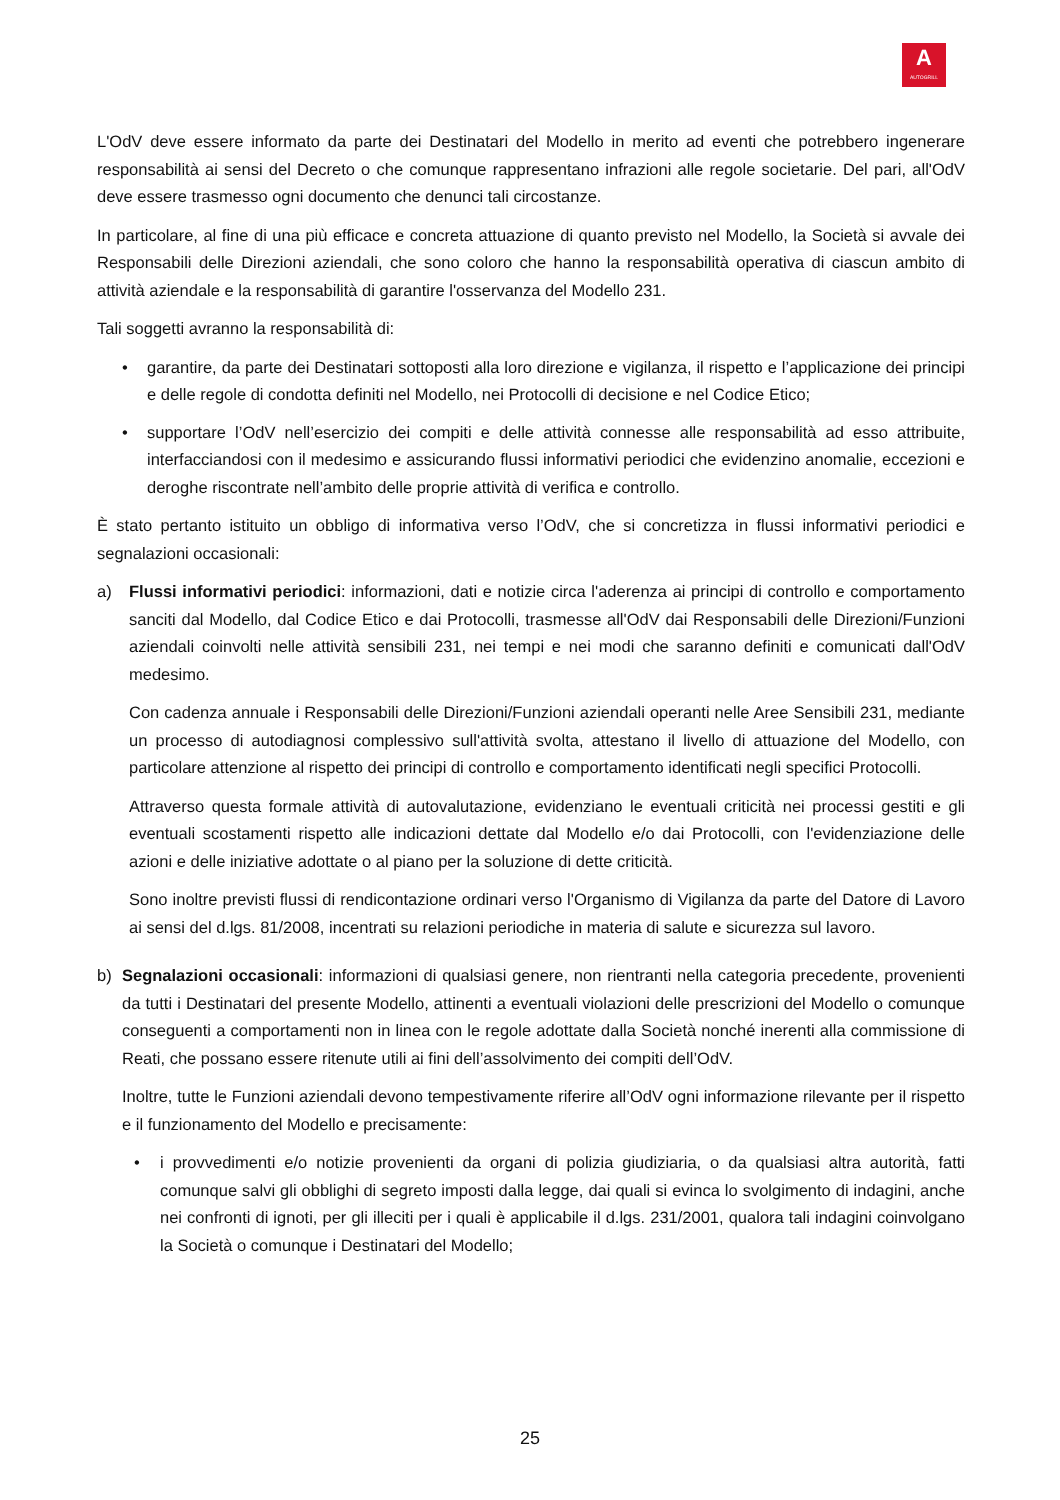A
AUTOGRILL
L'OdV deve essere informato da parte dei Destinatari del Modello in merito ad eventi che potrebbero ingenerare responsabilità ai sensi del Decreto o che comunque rappresentano infrazioni alle regole societarie. Del pari, all'OdV deve essere trasmesso ogni documento che denunci tali circostanze.
In particolare, al fine di una più efficace e concreta attuazione di quanto previsto nel Modello, la Società si avvale dei Responsabili delle Direzioni aziendali, che sono coloro che hanno la responsabilità operativa di ciascun ambito di attività aziendale e la responsabilità di garantire l'osservanza del Modello 231.
Tali soggetti avranno la responsabilità di:
• garantire, da parte dei Destinatari sottoposti alla loro direzione e vigilanza, il rispetto e l’applicazione dei principi e delle regole di condotta definiti nel Modello, nei Protocolli di decisione e nel Codice Etico;
• supportare l’OdV nell’esercizio dei compiti e delle attività connesse alle responsabilità ad esso attribuite, interfacciandosi con il medesimo e assicurando flussi informativi periodici che evidenzino anomalie, eccezioni e deroghe riscontrate nell’ambito delle proprie attività di verifica e controllo.
È stato pertanto istituito un obbligo di informativa verso l’OdV, che si concretizza in flussi informativi periodici e segnalazioni occasionali:
a) Flussi informativi periodici: informazioni, dati e notizie circa l'aderenza ai principi di controllo e comportamento sanciti dal Modello, dal Codice Etico e dai Protocolli, trasmesse all'OdV dai Responsabili delle Direzioni/Funzioni aziendali coinvolti nelle attività sensibili 231, nei tempi e nei modi che saranno definiti e comunicati dall'OdV medesimo.
Con cadenza annuale i Responsabili delle Direzioni/Funzioni aziendali operanti nelle Aree Sensibili 231, mediante un processo di autodiagnosi complessivo sull'attività svolta, attestano il livello di attuazione del Modello, con particolare attenzione al rispetto dei principi di controllo e comportamento identificati negli specifici Protocolli.
Attraverso questa formale attività di autovalutazione, evidenziano le eventuali criticità nei processi gestiti e gli eventuali scostamenti rispetto alle indicazioni dettate dal Modello e/o dai Protocolli, con l'evidenziazione delle azioni e delle iniziative adottate o al piano per la soluzione di dette criticità.
Sono inoltre previsti flussi di rendicontazione ordinari verso l'Organismo di Vigilanza da parte del Datore di Lavoro ai sensi del d.lgs. 81/2008, incentrati su relazioni periodiche in materia di salute e sicurezza sul lavoro.
b) Segnalazioni occasionali: informazioni di qualsiasi genere, non rientranti nella categoria precedente, provenienti da tutti i Destinatari del presente Modello, attinenti a eventuali violazioni delle prescrizioni del Modello o comunque conseguenti a comportamenti non in linea con le regole adottate dalla Società nonché inerenti alla commissione di Reati, che possano essere ritenute utili ai fini dell’assolvimento dei compiti dell’OdV.
Inoltre, tutte le Funzioni aziendali devono tempestivamente riferire all’OdV ogni informazione rilevante per il rispetto e il funzionamento del Modello e precisamente:
• i provvedimenti e/o notizie provenienti da organi di polizia giudiziaria, o da qualsiasi altra autorità, fatti comunque salvi gli obblighi di segreto imposti dalla legge, dai quali si evinca lo svolgimento di indagini, anche nei confronti di ignoti, per gli illeciti per i quali è applicabile il d.lgs. 231/2001, qualora tali indagini coinvolgano la Società o comunque i Destinatari del Modello;
25